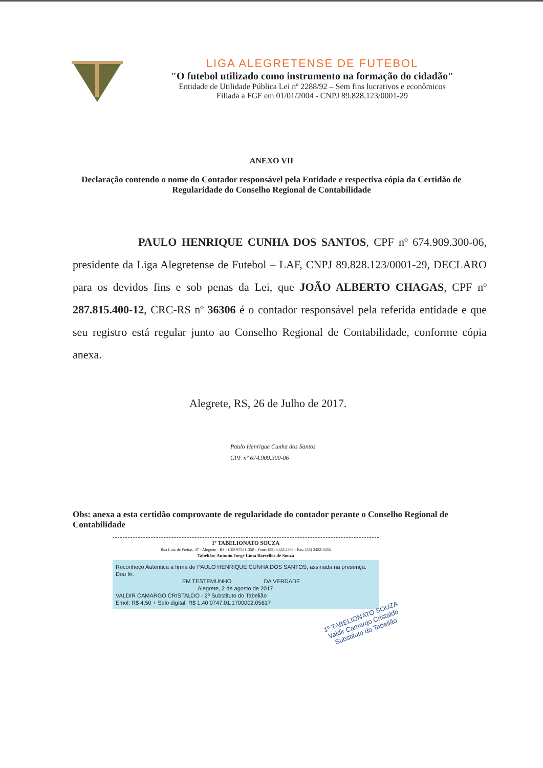LIGA ALEGRETENSE DE FUTEBOL
"O futebol utilizado como instrumento na formação do cidadão"
Entidade de Utilidade Pública Lei nº 2288/92 – Sem fins lucrativos e econômicos
Filiada a FGF em 01/01/2004 - CNPJ 89.828.123/0001-29
ANEXO VII
Declaração contendo o nome do Contador responsável pela Entidade e respectiva cópia da Certidão de Regularidade do Conselho Regional de Contabilidade
PAULO HENRIQUE CUNHA DOS SANTOS, CPF nº 674.909.300-06, presidente da Liga Alegretense de Futebol – LAF, CNPJ 89.828.123/0001-29, DECLARO para os devidos fins e sob penas da Lei, que JOÃO ALBERTO CHAGAS, CPF nº 287.815.400-12, CRC-RS nº 36306 é o contador responsável pela referida entidade e que seu registro está regular junto ao Conselho Regional de Contabilidade, conforme cópia anexa.
Alegrete, RS, 26 de Julho de 2017.
Paulo Henrique Cunha dos Santos
CPF nº 674.909.300-06
Obs: anexa a esta certidão comprovante de regularidade do contador perante o Conselho Regional de Contabilidade
1º TABELIONATO SOUZA
Rua Luiz de Freitas, 47 - Alegrete - RS - CEP 97541-350 - Fone: (55) 3422-2569 - Fax: (55) 3422-5355
Tabelião: Antonio Jorge Lima Barcellos de Souza
Reconheço Autentica a firma de PAULO HENRIQUE CUNHA DOS SANTOS, assinada na presença. Dou fé.
EM TESTEMUNHO DA VERDADE
Alegrete, 2 de agosto de 2017
VALDIR CAMARGO CRISTALDO - 2º Substituto do Tabelião
Emol: R$ 4,50 + Selo digital: R$ 1,40 0747.01.1700002.05617
1º TABELIONATO SOUZA
Valdir Camargo Cristaldo
Substituto do Tabelião